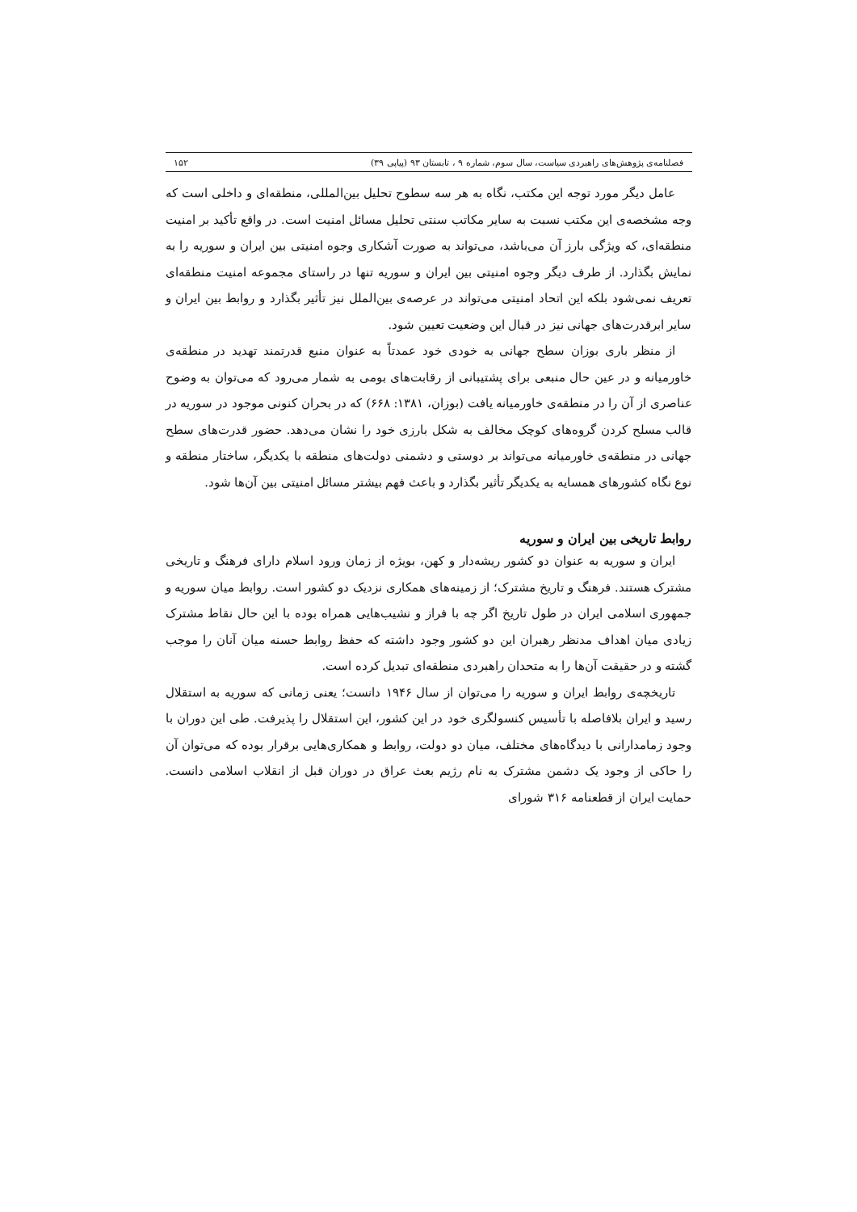فصلنامه‌ی پژوهش‌های راهبردی سیاست، سال سوم، شماره ۹ ، تابستان ۹۳ (پیاپی ۳۹) ۱۵۲
عامل دیگر مورد توجه این مکتب، نگاه به هر سه سطوح تحلیل بین‌المللی، منطقه‌ای و داخلی است که وجه مشخصه‌ی این مکتب نسبت به سایر مکاتب سنتی تحلیل مسائل امنیت است. در واقع تأکید بر امنیت منطقه‌ای، که ویژگی بارز آن می‌باشد، می‌تواند به صورت آشکاری وجوه امنیتی بین ایران و سوریه را به نمایش بگذارد. از طرف دیگر وجوه امنیتی بین ایران و سوریه تنها در راستای مجموعه امنیت منطقه‌ای تعریف نمی‌شود بلکه این اتحاد امنیتی می‌تواند در عرصه‌ی بین‌الملل نیز تأثیر بگذارد و روابط بین ایران و سایر ابرقدرت‌های جهانی نیز در قبال این وضعیت تعیین شود.
از منظر باری بوزان سطح جهانی به خودی خود عمدتاً به عنوان منبع قدرتمند تهدید در منطقه‌ی خاورمیانه و در عین حال منبعی برای پشتیبانی از رقابت‌های بومی به شمار می‌رود که می‌توان به وضوح عناصری از آن را در منطقه‌ی خاورمیانه یافت (بوزان، ۱۳۸۱: ۶۶۸) که در بحران کنونی موجود در سوریه در قالب مسلح کردن گروه‌های کوچک مخالف به شکل بارزی خود را نشان می‌دهد. حضور قدرت‌های سطح جهانی در منطقه‌ی خاورمیانه می‌تواند بر دوستی و دشمنی دولت‌های منطقه با یکدیگر، ساختار منطقه و نوع نگاه کشورهای همسایه به یکدیگر تأثیر بگذارد و باعث فهم بیشتر مسائل امنیتی بین آن‌ها شود.
روابط تاریخی بین ایران و سوریه
ایران و سوریه به عنوان دو کشور ریشه‌دار و کهن، بویژه از زمان ورود اسلام دارای فرهنگ و تاریخی مشترک هستند. فرهنگ و تاریخ مشترک؛ از زمینه‌های همکاری نزدیک دو کشور است. روابط میان سوریه و جمهوری اسلامی ایران در طول تاریخ اگر چه با فراز و نشیب‌هایی همراه بوده با این حال نقاط مشترک زیادی میان اهداف مدنظر رهبران این دو کشور وجود داشته که حفظ روابط حسنه میان آنان را موجب گشته و در حقیقت آن‌ها را به متحدان راهبردی منطقه‌ای تبدیل کرده است.
تاریخچه‌ی روابط ایران و سوریه را می‌توان از سال ۱۹۴۶ دانست؛ یعنی زمانی که سوریه به استقلال رسید و ایران بلافاصله با تأسیس کنسولگری خود در این کشور، این استقلال را پذیرفت. طی این دوران با وجود زمامدارانی با دیدگاه‌های مختلف، میان دو دولت، روابط و همکاری‌هایی برقرار بوده که می‌توان آن را حاکی از وجود یک دشمن مشترک به نام رژیم بعث عراق در دوران قبل از انقلاب اسلامی دانست. حمایت ایران از قطعنامه ۳۱۶ شورای